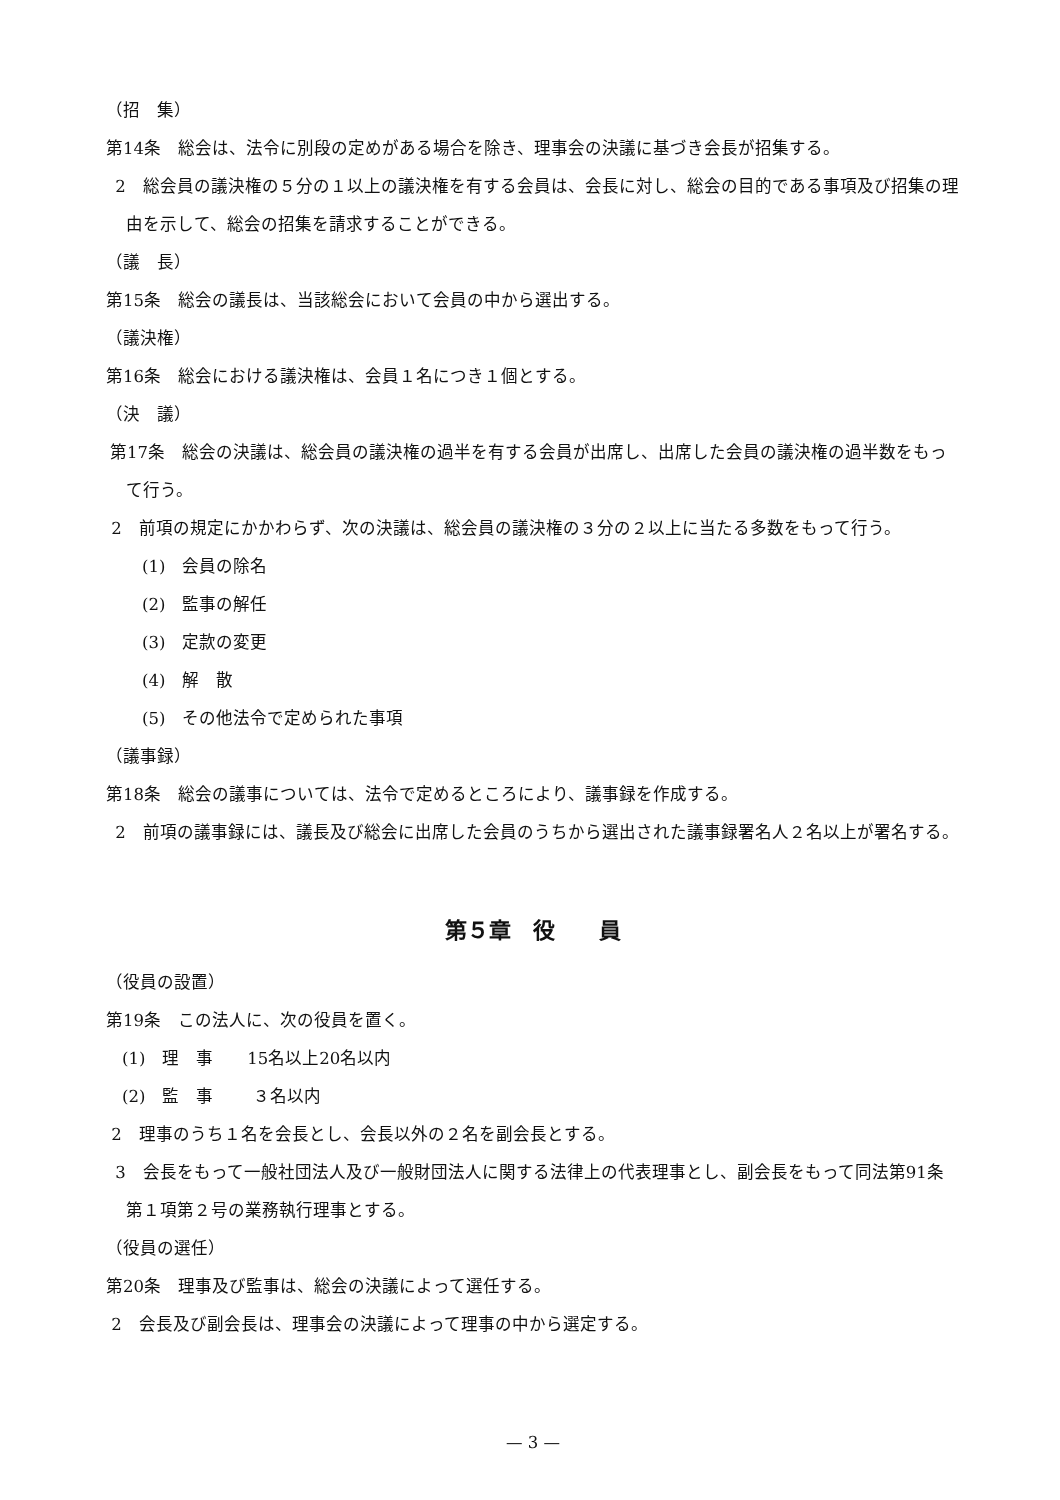（招　集）
第14条　総会は、法令に別段の定めがある場合を除き、理事会の決議に基づき会長が招集する。
2　総会員の議決権の５分の１以上の議決権を有する会員は、会長に対し、総会の目的である事項及び招集の理由を示して、総会の招集を請求することができる。
（議　長）
第15条　総会の議長は、当該総会において会員の中から選出する。
（議決権）
第16条　総会における議決権は、会員１名につき１個とする。
（決　議）
第17条　総会の決議は、総会員の議決権の過半を有する会員が出席し、出席した会員の議決権の過半数をもって行う。
2　前項の規定にかかわらず、次の決議は、総会員の議決権の３分の２以上に当たる多数をもって行う。
(1)　会員の除名
(2)　監事の解任
(3)　定款の変更
(4)　解　散
(5)　その他法令で定められた事項
（議事録）
第18条　総会の議事については、法令で定めるところにより、議事録を作成する。
2　前項の議事録には、議長及び総会に出席した会員のうちから選出された議事録署名人２名以上が署名する。
第５章　役　　員
（役員の設置）
第19条　この法人に、次の役員を置く。
(1)　理　事　　15名以上20名以内
(2)　監　事　　 ３名以内
2　理事のうち１名を会長とし、会長以外の２名を副会長とする。
3　会長をもって一般社団法人及び一般財団法人に関する法律上の代表理事とし、副会長をもって同法第91条第１項第２号の業務執行理事とする。
（役員の選任）
第20条　理事及び監事は、総会の決議によって選任する。
2　会長及び副会長は、理事会の決議によって理事の中から選定する。
— 3 —